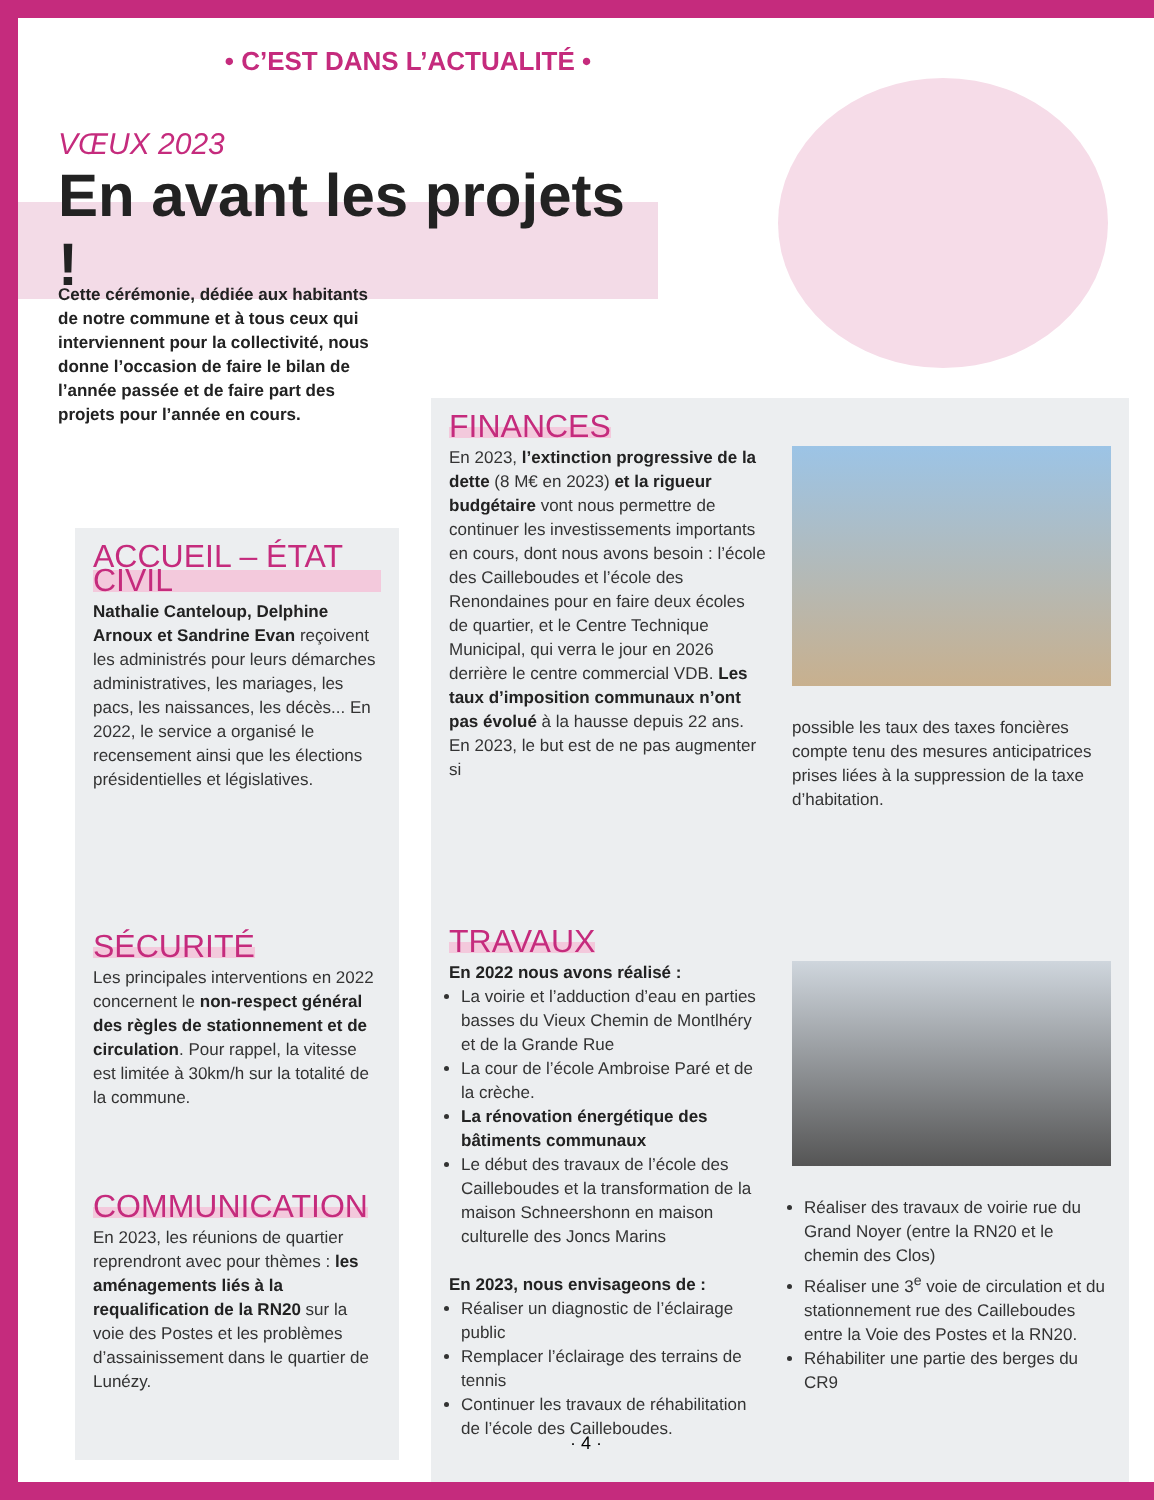• C’EST DANS L’ACTUALITÉ •
VŒUX 2023
En avant les projets !
Cette cérémonie, dédiée aux habitants de notre commune et à tous ceux qui interviennent pour la collectivité, nous donne l’occasion de faire le bilan de l’année passée et de faire part des projets pour l’année en cours.
ACCUEIL – ÉTAT CIVIL
Nathalie Canteloup, Delphine Arnoux et Sandrine Evan reçoivent les administrés pour leurs démarches administratives, les mariages, les pacs, les naissances, les décès... En 2022, le service a organisé le recensement ainsi que les élections présidentielles et législatives.
SÉCURITÉ
Les principales interventions en 2022 concernent le non-respect général des règles de stationnement et de circulation. Pour rappel, la vitesse est limitée à 30km/h sur la totalité de la commune.
COMMUNICATION
En 2023, les réunions de quartier reprendront avec pour thèmes : les aménagements liés à la requalification de la RN20 sur la voie des Postes et les problèmes d’assainissement dans le quartier de Lunézy.
FINANCES
En 2023, l’extinction progressive de la dette (8 M€ en 2023) et la rigueur budgétaire vont nous permettre de continuer les investissements importants en cours, dont nous avons besoin : l’école des Cailleboudes et l’école des Renondaines pour en faire deux écoles de quartier, et le Centre Technique Municipal, qui verra le jour en 2026 derrière le centre commercial VDB. Les taux d’imposition communaux n’ont pas évolué à la hausse depuis 22 ans. En 2023, le but est de ne pas augmenter si
possible les taux des taxes foncières compte tenu des mesures anticipatrices prises liées à la suppression de la taxe d’habitation.
TRAVAUX
En 2022 nous avons réalisé :
La voirie et l’adduction d’eau en parties basses du Vieux Chemin de Montlhéry et de la Grande Rue
La cour de l’école Ambroise Paré et de la crèche.
La rénovation énergétique des bâtiments communaux
Le début des travaux de l’école des Cailleboudes et la transformation de la maison Schneershonn en maison culturelle des Joncs Marins
En 2023, nous envisageons de :
Réaliser un diagnostic de l’éclairage public
Remplacer l’éclairage des terrains de tennis
Continuer les travaux de réhabilitation de l’école des Cailleboudes.
Réaliser des travaux de voirie rue du Grand Noyer (entre la RN20 et le chemin des Clos)
Réaliser une 3<sup>e</sup> voie de circulation et du stationnement rue des Cailleboudes entre la Voie des Postes et la RN20.
Réhabiliter une partie des berges du CR9
· 4 ·